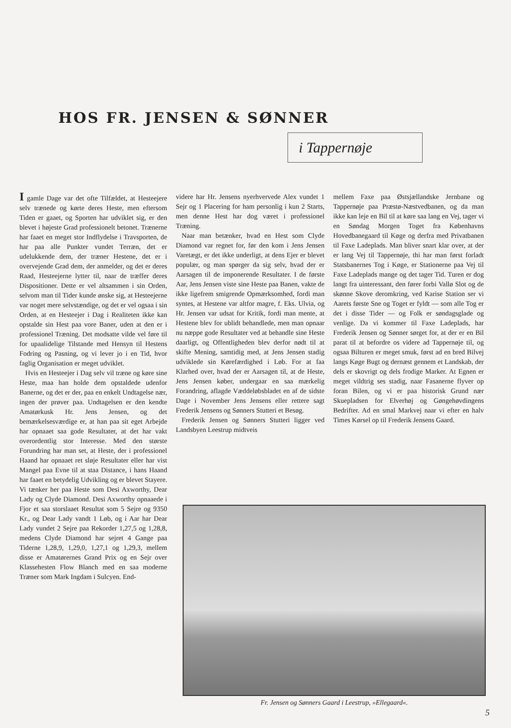HOS FR. JENSEN & SØNNER
i Tappernøje
I gamle Dage var det ofte Tilfældet, at Hesteejere selv trænede og kørte deres Heste, men eftersom Tiden er gaaet, og Sporten har udviklet sig, er den blevet i højeste Grad professionelt betonet. Trænerne har faaet en meget stor Indflydelse i Travsporten, de har paa alle Punkter vundet Terræn, det er udelukkende dem, der træner Hestene, det er i overvejende Grad dem, der anmelder, og det er deres Raad, Hesteejerne lytter til, naar de træffer deres Dispositioner. Dette er vel altsammen i sin Orden, selvom man til Tider kunde ønske sig, at Hesteejerne var noget mere selvstændige, og det er vel ogsaa i sin Orden, at en Hesteejer i Dag i Realiteten ikke kan opstalde sin Hest paa vore Baner, uden at den er i professionel Træning. Det modsatte vilde vel føre til for upaalidelige Tilstande med Hensyn til Hestens Fodring og Pasning, og vi lever jo i en Tid, hvor faglig Organisation er meget udviklet.
Hvis en Hesteejer i Dag selv vil træne og køre sine Heste, maa han holde dem opstaldede udenfor Banerne, og det er der, paa en enkelt Undtagelse nær, ingen der prøver paa. Undtagelsen er den kendte Amatørkusk Hr. Jens Jensen, og det bemærkelsesværdige er, at han paa sit eget Arbejde har opnaaet saa gode Resultater, at det har vakt overordentlig stor Interesse. Med den største Forundring har man set, at Heste, der i professionel Haand har opnaaet ret sløje Resultater eller har vist Mangel paa Evne til at staa Distance, i hans Haand har faaet en betydelig Udvikling og er blevet Stayere. Vi tænker her paa Heste som Desi Axworthy, Dear Lady og Clyde Diamond. Desi Axworthy opnaaede i Fjor et saa storslaaet Resultat som 5 Sejre og 9350 Kr., og Dear Lady vandt 1 Løb, og i Aar har Dear Lady vundet 2 Sejre paa Rekorder 1,27,5 og 1,28,8, medens Clyde Diamond har sejret 4 Gange paa Tiderne 1,28,9, 1,29,0, 1,27,1 og 1,29,3, mellem disse er Amatørernes Grand Prix og en Sejr over Klassehesten Flow Blanch med en saa moderne Træner som Mark Ingdam i Sulcyen. End-
videre har Hr. Jensens nyerhvervede Alex vundet 1 Sejr og 1 Placering for ham personlig i kun 2 Starts, men denne Hest har dog været i professionel Træning.
Naar man betænker, hvad en Hest som Clyde Diamond var regnet for, før den kom i Jens Jensen Varetægt, er det ikke underligt, at dens Ejer er blevet populær, og man spørger da sig selv, hvad der er Aarsagen til de imponerende Resultater. I de første Aar, Jens Jensen viste sine Heste paa Banen, vakte de ikke ligefrem smigrende Opmærksomhed, fordi man syntes, at Hestene var altfor magre, f. Eks. Ulvia, og Hr. Jensen var udsat for Kritik, fordi man mente, at Hestene blev for ublidt behandlede, men man opnaar nu næppe gode Resultater ved at behandle sine Heste daarligt, og Offentligheden blev derfor nødt til at skifte Mening, samtidig med, at Jens Jensen stadig udviklede sin Kørefærdighed i Løb. For at faa Klarhed over, hvad der er Aarsagen til, at de Heste, Jens Jensen køber, undergaar en saa mærkelig Forandring, aflagde Væddeløbsbladet en af de sidste Dage i November Jens Jensens eller rettere sagt Frederik Jensens og Sønners Stutteri et Besøg.
Frederik Jensen og Sønners Stutteri ligger ved Landsbyen Leestrup midtveis
mellem Faxe paa Østsjællandske Jernbane og Tappernøje paa Præstø-Næstvedbanen, og da man ikke kan leje en Bil til at køre saa lang en Vej, tager vi en Søndag Morgen Toget fra Københavns Hovedbanegaard til Køge og derfra med Privatbanen til Faxe Ladeplads. Man bliver snart klar over, at der er lang Vej til Tappernøje, thi har man først forladt Statsbanernes Tog i Køge, er Stationerne paa Vej til Faxe Ladeplads mange og det tager Tid. Turen er dog langt fra uinteressant, den fører forbi Vallø Slot og de skønne Skove deromkring, ved Karise Station ser vi Aarets første Sne og Toget er fyldt — som alle Tog er det i disse Tider — og Folk er søndagsglade og venlige. Da vi kommer til Faxe Ladeplads, har Frederik Jensen og Sønner sørget for, at der er en Bil parat til at befordre os videre ad Tappernøje til, og ogsaa Bilturen er meget smuk, først ad en bred Bilvej langs Køge Bugt og dernæst gennem et Landskab, der dels er skovrigt og dels frodige Marker. At Egnen er meget vildtrig ses stadig, naar Fasanerne flyver op foran Bilen, og vi er paa historisk Grund nær Skuepladsen for Elverhøj og Gøngehøvdingens Bedrifter. Ad en smal Markvej naar vi efter en halv Times Kørsel op til Frederik Jensens Gaard.
Fr. Jensen og Sønners Gaard i Leestrup, »Ellegaard«.
5